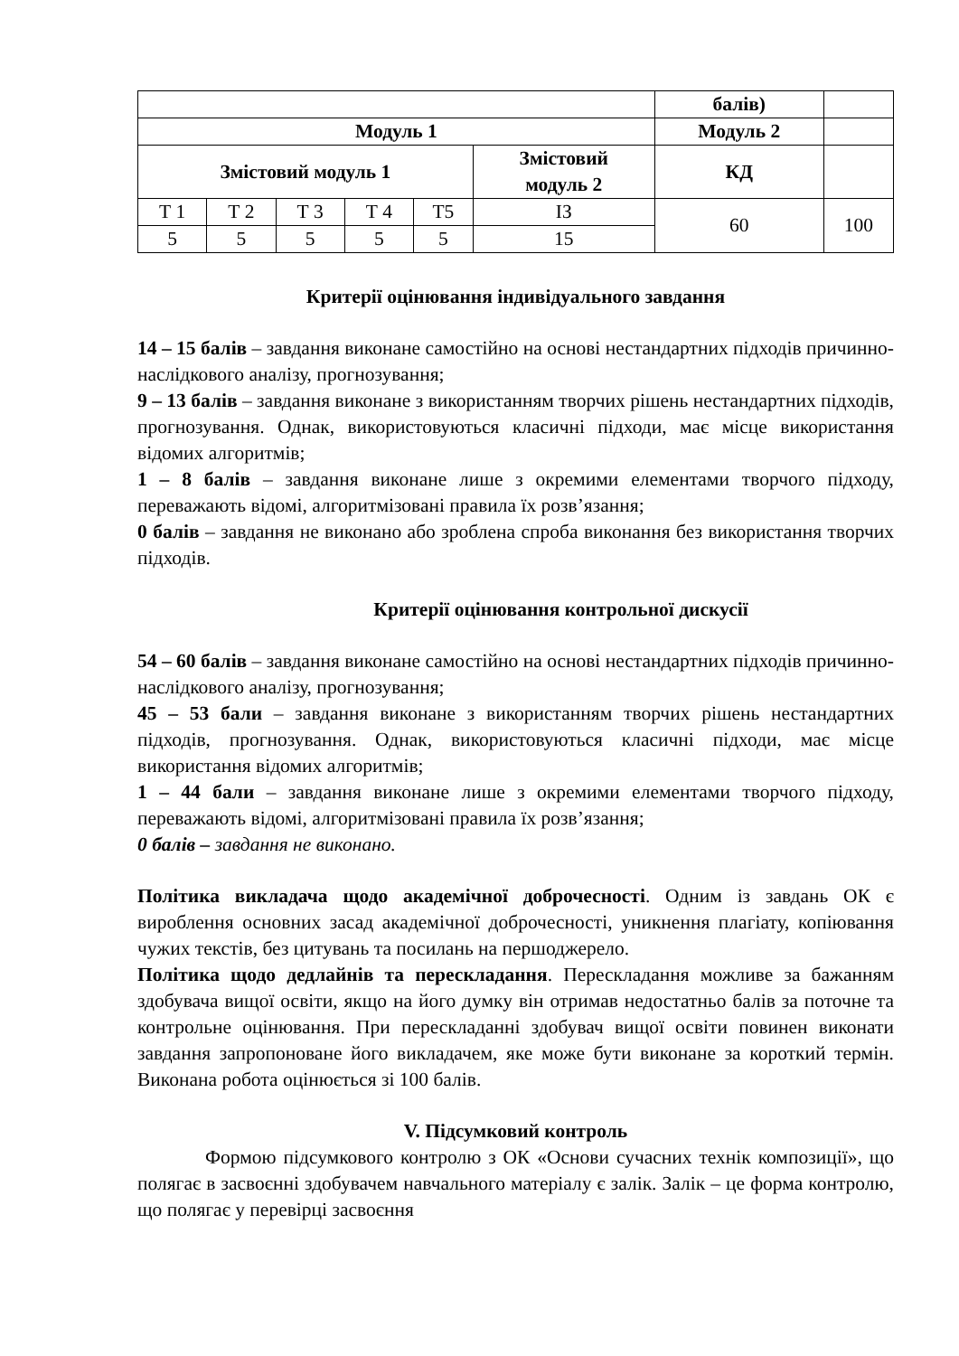| | | | | | | балів) | |
| Модуль 1 | | | | | | Модуль 2 | |
| Змістовий модуль 1 | | | | | Змістовий модуль 2 | КД | |
| Т 1 | Т 2 | Т 3 | Т 4 | Т5 | ІЗ | 60 | 100 |
| 5 | 5 | 5 | 5 | 5 | 15 | | |
Критерії оцінювання індивідуального завдання
14 – 15 балів – завдання виконане самостійно на основі нестандартних підходів причинно-наслідкового аналізу, прогнозування;
9 – 13 балів – завдання виконане з використанням творчих рішень нестандартних підходів, прогнозування. Однак, використовуються класичні підходи, має місце використання відомих алгоритмів;
1 – 8 балів – завдання виконане лише з окремими елементами творчого підходу, переважають відомі, алгоритмізовані правила їх розв’язання;
0 балів – завдання не виконано або зроблена спроба виконання без використання творчих підходів.
Критерії оцінювання контрольної дискусії
54 – 60 балів – завдання виконане самостійно на основі нестандартних підходів причинно-наслідкового аналізу, прогнозування;
45 – 53 бали – завдання виконане з використанням творчих рішень нестандартних підходів, прогнозування. Однак, використовуються класичні підходи, має місце використання відомих алгоритмів;
1 – 44 бали – завдання виконане лише з окремими елементами творчого підходу, переважають відомі, алгоритмізовані правила їх розв’язання;
0 балів – завдання не виконано.
Політика викладача щодо академічної доброчесності. Одним із завдань ОК є вироблення основних засад академічної доброчесності, уникнення плагіату, копіювання чужих текстів, без цитувань та посилань на першоджерело.
Політика щодо дедлайнів та перескладання. Перескладання можливе за бажанням здобувача вищої освіти, якщо на його думку він отримав недостатньо балів за поточне та контрольне оцінювання. При перескладанні здобувач вищої освіти повинен виконати завдання запропоноване його викладачем, яке може бути виконане за короткий термін. Виконана робота оцінюється зі 100 балів.
V. Підсумковий контроль
Формою підсумкового контролю з ОК «Основи сучасних технік композиції», що полягає в засвоєнні здобувачем навчального матеріалу є залік. Залік – це форма контролю, що полягає у перевірці засвоєння